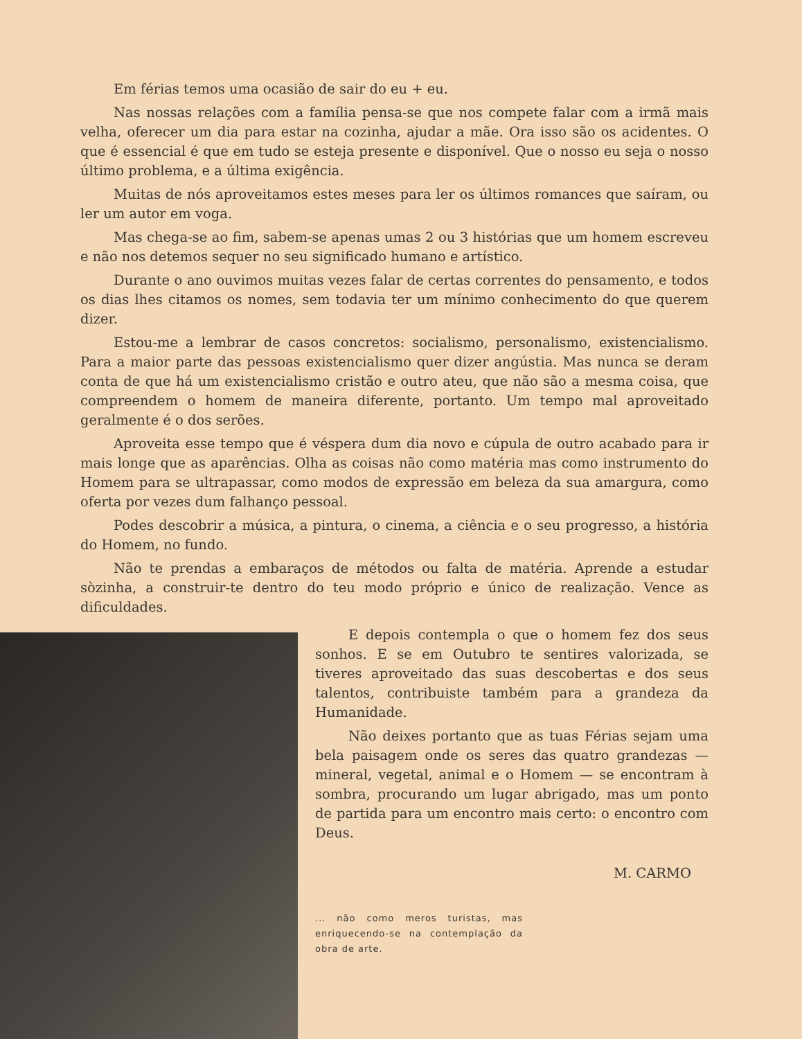Em férias temos uma ocasião de sair do eu + eu.
Nas nossas relações com a família pensa-se que nos compete falar com a irmã mais velha, oferecer um dia para estar na cozinha, ajudar a mãe. Ora isso são os acidentes. O que é essencial é que em tudo se esteja presente e disponível. Que o nosso eu seja o nosso último problema, e a última exigência.
Muitas de nós aproveitamos estes meses para ler os últimos romances que saíram, ou ler um autor em voga.
Mas chega-se ao fim, sabem-se apenas umas 2 ou 3 histórias que um homem escreveu e não nos detemos sequer no seu significado humano e artístico.
Durante o ano ouvimos muitas vezes falar de certas correntes do pensamento, e todos os dias lhes citamos os nomes, sem todavia ter um mínimo conhecimento do que querem dizer.
Estou-me a lembrar de casos concretos: socialismo, personalismo, existencialismo. Para a maior parte das pessoas existencialismo quer dizer angústia. Mas nunca se deram conta de que há um existencialismo cristão e outro ateu, que não são a mesma coisa, que compreendem o homem de maneira diferente, portanto. Um tempo mal aproveitado geralmente é o dos serões.
Aproveita esse tempo que é véspera dum dia novo e cúpula de outro acabado para ir mais longe que as aparências. Olha as coisas não como matéria mas como instrumento do Homem para se ultrapassar, como modos de expressão em beleza da sua amargura, como oferta por vezes dum falhanço pessoal.
Podes descobrir a música, a pintura, o cinema, a ciência e o seu progresso, a história do Homem, no fundo.
Não te prendas a embaraços de métodos ou falta de matéria. Aprende a estudar sòzinha, a construir-te dentro do teu modo próprio e único de realização. Vence as dificuldades.
E depois contempla o que o homem fez dos seus sonhos. E se em Outubro te sentires valorizada, se tiveres aproveitado das suas descobertas e dos seus talentos, contribuiste também para a grandeza da Humanidade.
Não deixes portanto que as tuas Férias sejam uma bela paisagem onde os seres das quatro grandezas — mineral, vegetal, animal e o Homem — se encontram à sombra, procurando um lugar abrigado, mas um ponto de partida para um encontro mais certo: o encontro com Deus.
M. CARMO
... não como meros turistas, mas enriquecendo-se na contemplação da obra de arte.